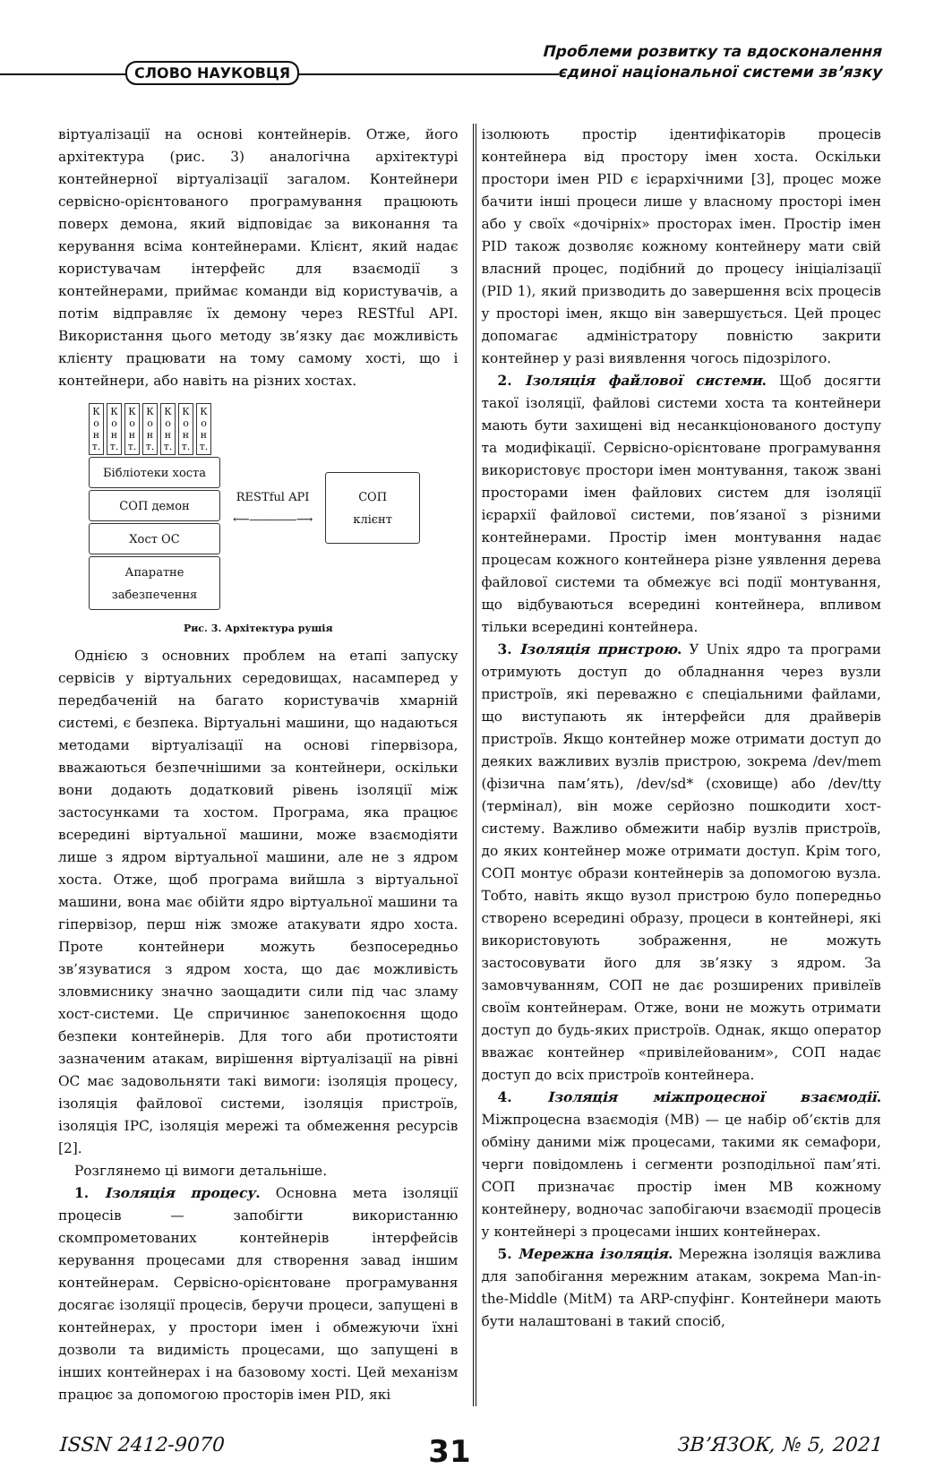СЛОВО НАУКОВЦЯ
Проблеми розвитку та вдосконалення
єдиної національної системи зв’язку
віртуалізації на основі контейнерів. Отже, його архітектура (рис. 3) аналогічна архітектурі контейнерної віртуалізації загалом. Контейнери сервісно-орієнтованого програмування працюють поверх демона, який відповідає за виконання та керування всіма контейнерами. Клієнт, який надає користувачам інтерфейс для взаємодії з контейнерами, приймає команди від користувачів, а потім відправляє їх демону через RESTful API. Використання цього методу зв’язку дає можливість клієнту працювати на тому самому хості, що і контейнери, або навіть на різних хостах.
К о н т. К о н т. К о н т. К о н т. К о н т. К о н т. К о н т.
Бібліотеки хоста
СОП демон
Хост ОС
Апаратне забезпечення
RESTful API
⟵――――⟶
СОП
клієнт
Рис. 3. Архітектура рушія
Однією з основних проблем на етапі запуску сервісів у віртуальних середовищах, насамперед у передбаченій на багато користувачів хмарній системі, є безпека. Віртуальні машини, що надаються методами віртуалізації на основі гіпервізора, вважаються безпечнішими за контейнери, оскільки вони додають додатковий рівень ізоляції між застосунками та хостом. Програма, яка працює всередині віртуальної машини, може взаємодіяти лише з ядром віртуальної машини, але не з ядром хоста. Отже, щоб програма вийшла з віртуальної машини, вона має обійти ядро віртуальної машини та гіпервізор, перш ніж зможе атакувати ядро хоста. Проте контейнери можуть безпосередньо зв’язуватися з ядром хоста, що дає можливість зловмиснику значно заощадити сили під час зламу хост-системи. Це спричинює занепокоєння щодо безпеки контейнерів. Для того аби протистояти зазначеним атакам, вирішення віртуалізації на рівні ОС має задовольняти такі вимоги: ізоляція процесу, ізоляція файлової системи, ізоляція пристроїв, ізоляція IPC, ізоляція мережі та обмеження ресурсів [2].
Розглянемо ці вимоги детальніше.
1. Ізоляція процесу. Основна мета ізоляції процесів — запобігти використанню скомпрометованих контейнерів інтерфейсів керування процесами для створення завад іншим контейнерам. Сервісно-орієнтоване програмування досягає ізоляції процесів, беручи процеси, запущені в контейнерах, у простори імен і обмежуючи їхні дозволи та видимість процесами, що запущені в інших контейнерах і на базовому хості. Цей механізм працює за допомогою просторів імен PID, які
ізолюють простір ідентифікаторів процесів контейнера від простору імен хоста. Оскільки простори імен PID є ієрархічними [3], процес може бачити інші процеси лише у власному просторі імен або у своїх «дочірніх» просторах імен. Простір імен PID також дозволяє кожному контейнеру мати свій власний процес, подібний до процесу ініціалізації (PID 1), який призводить до завершення всіх процесів у просторі імен, якщо він завершується. Цей процес допомагає адміністратору повністю закрити контейнер у разі виявлення чогось підозрілого.
2. Ізоляція файлової системи. Щоб досягти такої ізоляції, файлові системи хоста та контейнери мають бути захищені від несанкціонованого доступу та модифікації. Сервісно-орієнтоване програмування використовує простори імен монтування, також звані просторами імен файлових систем для ізоляції ієрархії файлової системи, пов’язаної з різними контейнерами. Простір імен монтування надає процесам кожного контейнера різне уявлення дерева файлової системи та обмежує всі події монтування, що відбуваються всередині контейнера, впливом тільки всередині контейнера.
3. Ізоляція пристрою. У Unix ядро та програми отримують доступ до обладнання через вузли пристроїв, які переважно є спеціальними файлами, що виступають як інтерфейси для драйверів пристроїв. Якщо контейнер може отримати доступ до деяких важливих вузлів пристрою, зокрема /dev/mem (фізична пам’ять), /dev/sd* (сховище) або /dev/tty (термінал), він може серйозно пошкодити хост-систему. Важливо обмежити набір вузлів пристроїв, до яких контейнер може отримати доступ. Крім того, СОП монтує образи контейнерів за допомогою вузла. Тобто, навіть якщо вузол пристрою було попередньо створено всередині образу, процеси в контейнері, які використовують зображення, не можуть застосовувати його для зв’язку з ядром. За замовчуванням, СОП не дає розширених привілеїв своїм контейнерам. Отже, вони не можуть отримати доступ до будь-яких пристроїв. Однак, якщо оператор вважає контейнер «привілейованим», СОП надає доступ до всіх пристроїв контейнера.
4. Ізоляція міжпроцесної взаємодії. Міжпроцесна взаємодія (МВ) — це набір об’єктів для обміну даними між процесами, такими як семафори, черги повідомлень і сегменти розподільної пам’яті. СОП призначає простір імен МВ кожному контейнеру, водночас запобігаючи взаємодії процесів у контейнері з процесами інших контейнерах.
5. Мережна ізоляція. Мережна ізоляція важлива для запобігання мережним атакам, зокрема Man-in-the-Middle (MitM) та ARP-спуфінг. Контейнери мають бути налаштовані в такий спосіб,
ISSN 2412-9070 31 ЗВ’ЯЗОК, № 5, 2021